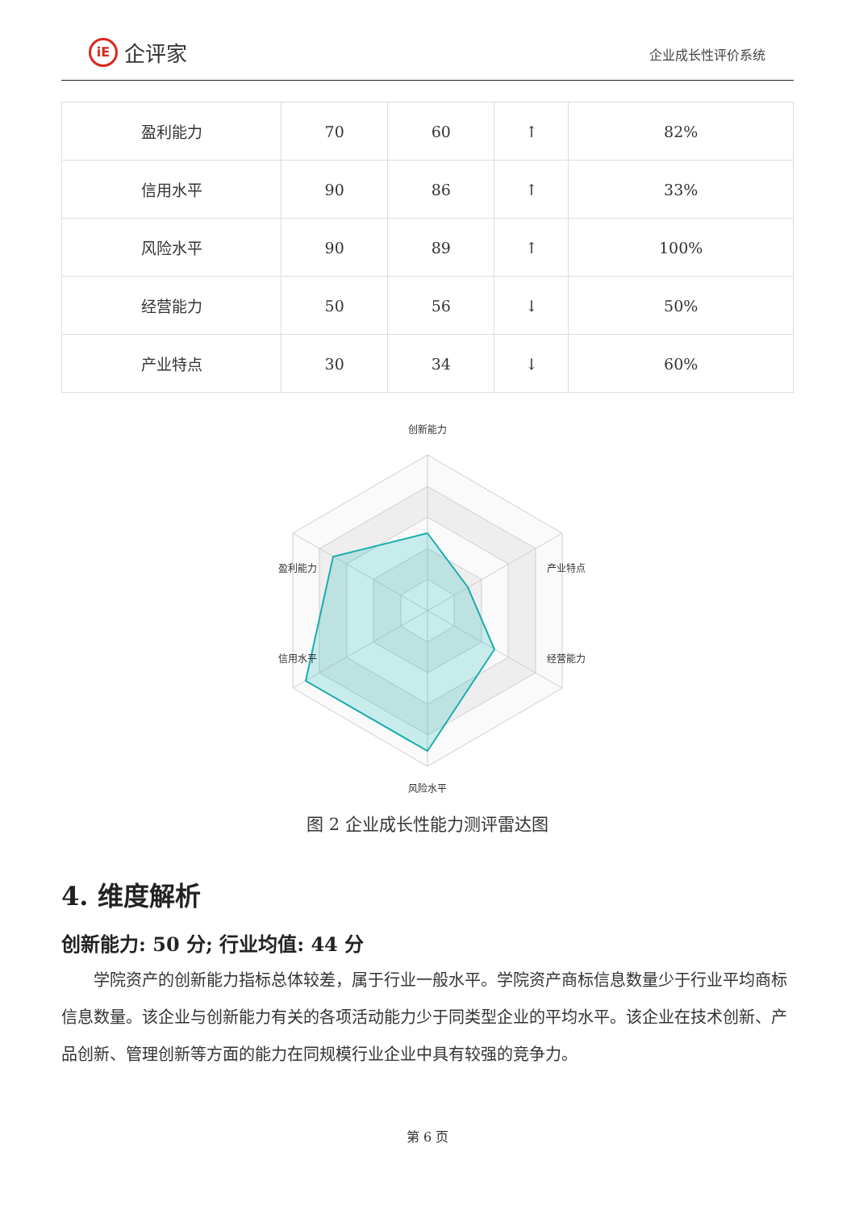iE
企评家
企业成长性评价系统
| 盈利能力 | 70 | 60 | ↑ | 82% |
| 信用水平 | 90 | 86 | ↑ | 33% |
| 风险水平 | 90 | 89 | ↑ | 100% |
| 经营能力 | 50 | 56 | ↓ | 50% |
| 产业特点 | 30 | 34 | ↓ | 60% |
创新能力
盈利能力
产业特点
信用水平
经营能力
风险水平
图 2 企业成长性能力测评雷达图
4. 维度解析
创新能力: 50 分; 行业均值: 44 分
学院资产的创新能力指标总体较差，属于行业一般水平。学院资产商标信息数量少于行业平均商标信息数量。该企业与创新能力有关的各项活动能力少于同类型企业的平均水平。该企业在技术创新、产品创新、管理创新等方面的能力在同规模行业企业中具有较强的竞争力。
第 6 页